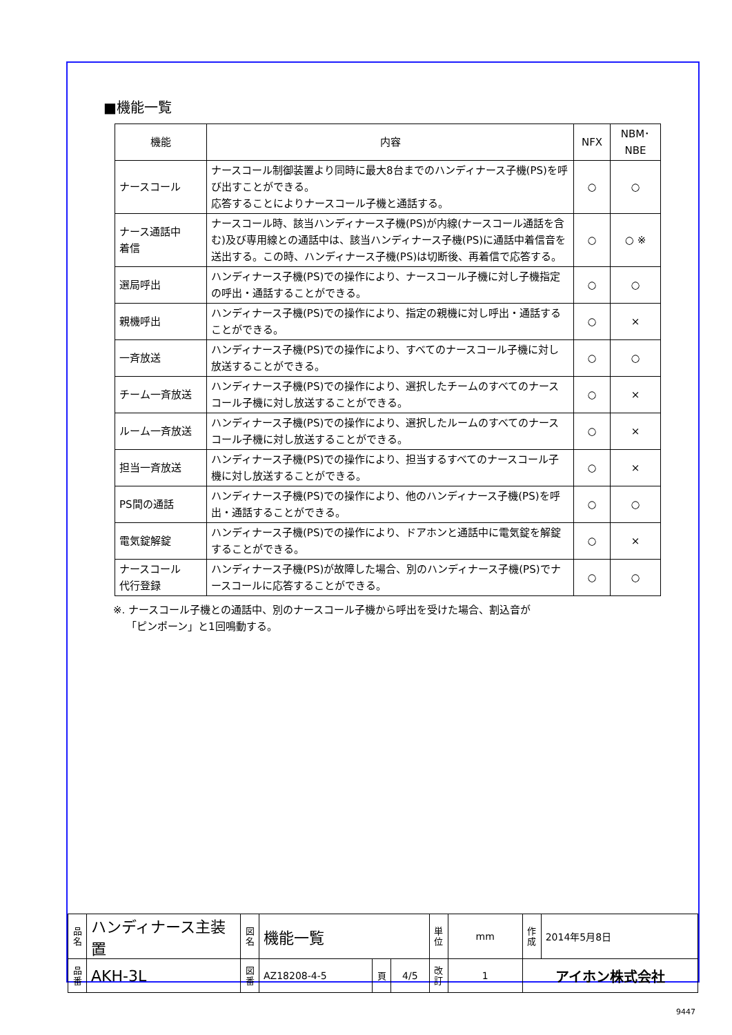■機能一覧
| 機能 | 内容 | NFX | NBM･NBE |
| --- | --- | --- | --- |
| ナースコール | ナースコール制御装置より同時に最大8台までのハンディナース子機(PS)を呼び出すことができる。 応答することによりナースコール子機と通話する。 | ○ | ○ |
| ナース通話中 着信 | ナースコール時、該当ハンディナース子機(PS)が内線(ナースコール通話を含む)及び専用線との通話中は、該当ハンディナース子機(PS)に通話中着信音を送出する。この時、ハンディナース子機(PS)は切断後、再着信で応答する。 | ○ | ○ ※ |
| 選局呼出 | ハンディナース子機(PS)での操作により、ナースコール子機に対し子機指定の呼出・通話することができる。 | ○ | ○ |
| 親機呼出 | ハンディナース子機(PS)での操作により、指定の親機に対し呼出・通話することができる。 | ○ | × |
| 一斉放送 | ハンディナース子機(PS)での操作により、すべてのナースコール子機に対し放送することができる。 | ○ | ○ |
| チーム一斉放送 | ハンディナース子機(PS)での操作により、選択したチームのすべてのナースコール子機に対し放送することができる。 | ○ | × |
| ルーム一斉放送 | ハンディナース子機(PS)での操作により、選択したルームのすべてのナースコール子機に対し放送することができる。 | ○ | × |
| 担当一斉放送 | ハンディナース子機(PS)での操作により、担当するすべてのナースコール子機に対し放送することができる。 | ○ | × |
| PS間の通話 | ハンディナース子機(PS)での操作により、他のハンディナース子機(PS)を呼出・通話することができる。 | ○ | ○ |
| 電気錠解錠 | ハンディナース子機(PS)での操作により、ドアホンと通話中に電気錠を解錠することができる。 | ○ | × |
| ナースコール 代行登録 | ハンディナース子機(PS)が故障した場合、別のハンディナース子機(PS)でナースコールに応答することができる。 | ○ | ○ |
※. ナースコール子機との通話中、別のナースコール子機から呼出を受けた場合、割込音が
「ピンポーン」と1回鳴動する。
| 品 名 | ハンディナース主装置 | 図 名 | 機能一覧 | | | 単 位 | mm | 作 成 | 2014年5月8日 |
| 品 番 | AKH-3L | 図 番 | AZ18208-4-5 | 頁 | 4/5 | 改 訂 | 1 | アイホン株式会社 | |
9447